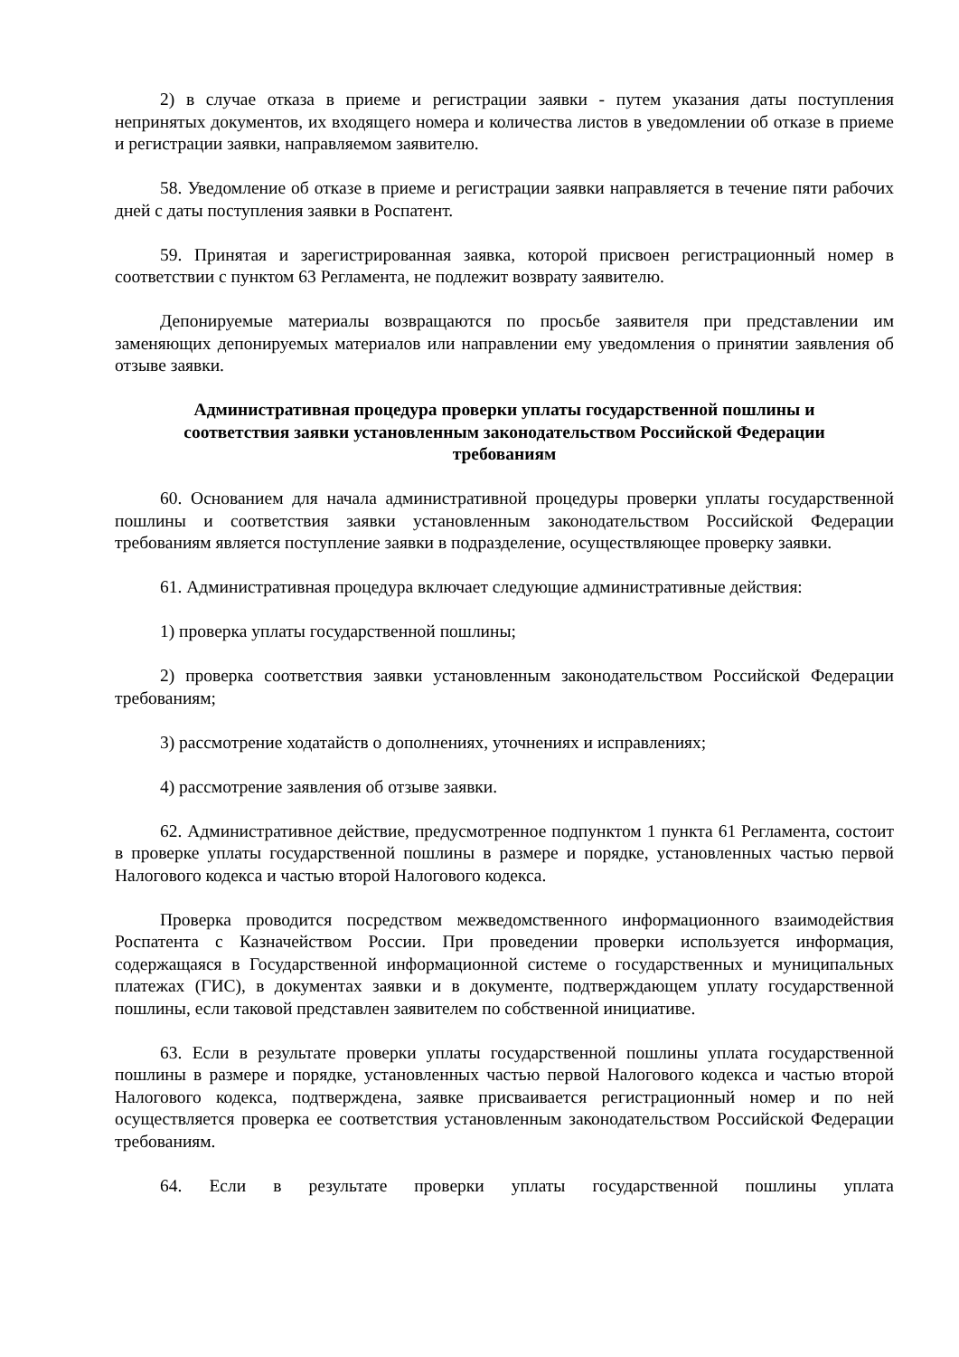2) в случае отказа в приеме и регистрации заявки - путем указания даты поступления непринятых документов, их входящего номера и количества листов в уведомлении об отказе в приеме и регистрации заявки, направляемом заявителю.
58. Уведомление об отказе в приеме и регистрации заявки направляется в течение пяти рабочих дней с даты поступления заявки в Роспатент.
59. Принятая и зарегистрированная заявка, которой присвоен регистрационный номер в соответствии с пунктом 63 Регламента, не подлежит возврату заявителю.
Депонируемые материалы возвращаются по просьбе заявителя при представлении им заменяющих депонируемых материалов или направлении ему уведомления о принятии заявления об отзыве заявки.
Административная процедура проверки уплаты государственной пошлины и соответствия заявки установленным законодательством Российской Федерации требованиям
60. Основанием для начала административной процедуры проверки уплаты государственной пошлины и соответствия заявки установленным законодательством Российской Федерации требованиям является поступление заявки в подразделение, осуществляющее проверку заявки.
61. Административная процедура включает следующие административные действия:
1) проверка уплаты государственной пошлины;
2) проверка соответствия заявки установленным законодательством Российской Федерации требованиям;
3) рассмотрение ходатайств о дополнениях, уточнениях и исправлениях;
4) рассмотрение заявления об отзыве заявки.
62. Административное действие, предусмотренное подпунктом 1 пункта 61 Регламента, состоит в проверке уплаты государственной пошлины в размере и порядке, установленных частью первой Налогового кодекса и частью второй Налогового кодекса.
Проверка проводится посредством межведомственного информационного взаимодействия Роспатента с Казначейством России. При проведении проверки используется информация, содержащаяся в Государственной информационной системе о государственных и муниципальных платежах (ГИС), в документах заявки и в документе, подтверждающем уплату государственной пошлины, если таковой представлен заявителем по собственной инициативе.
63. Если в результате проверки уплаты государственной пошлины уплата государственной пошлины в размере и порядке, установленных частью первой Налогового кодекса и частью второй Налогового кодекса, подтверждена, заявке присваивается регистрационный номер и по ней осуществляется проверка ее соответствия установленным законодательством Российской Федерации требованиям.
64. Если в результате проверки уплаты государственной пошлины уплата